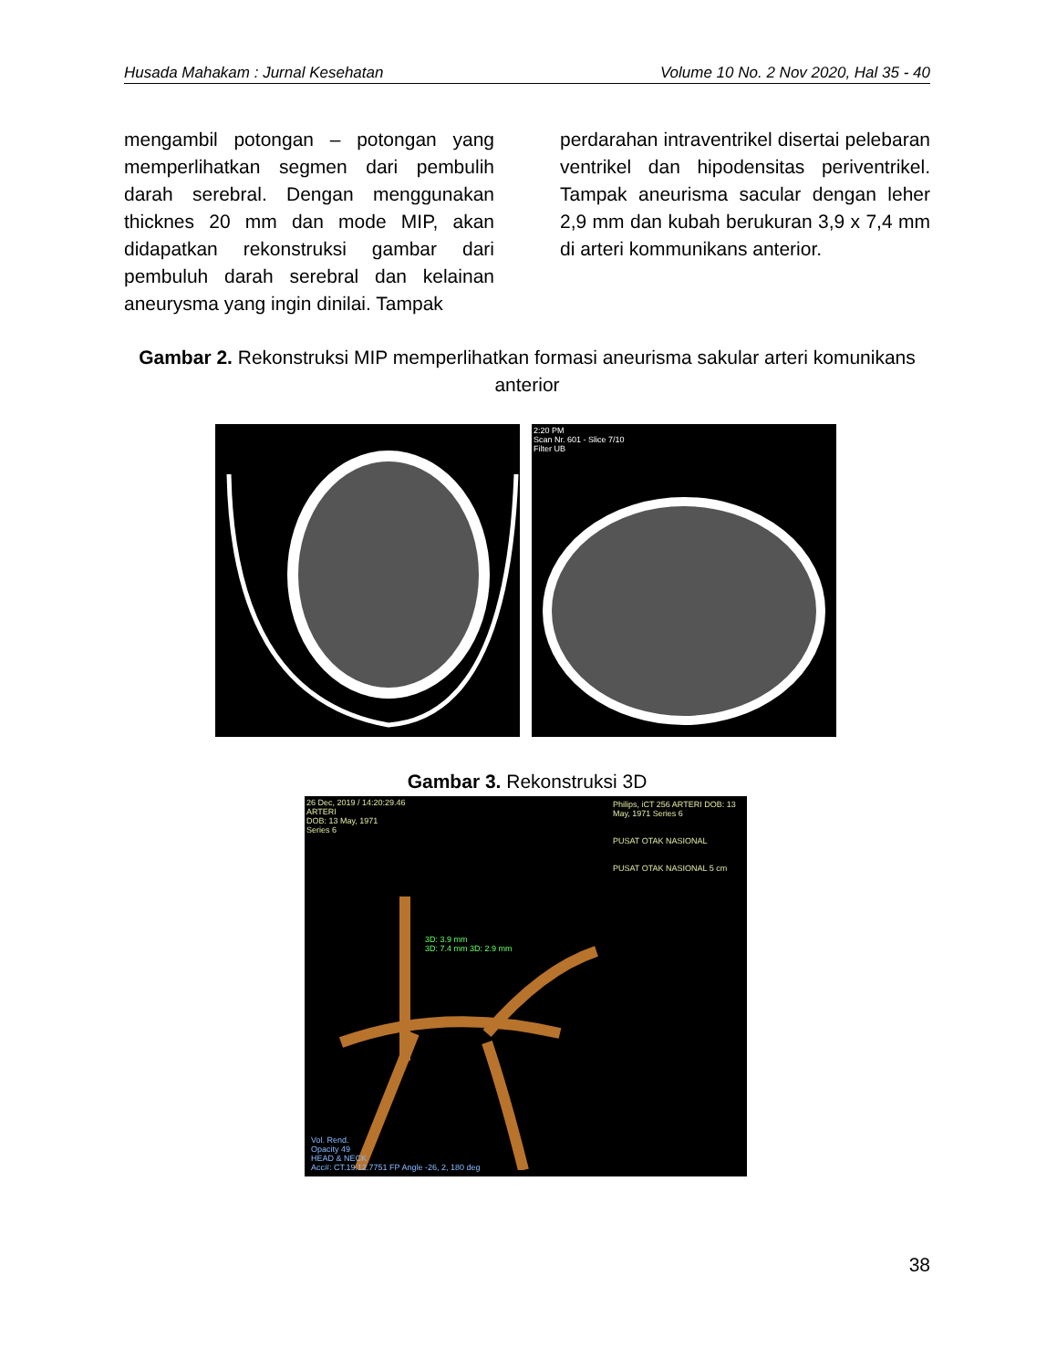Husada Mahakam : Jurnal Kesehatan Volume 10 No. 2 Nov 2020, Hal 35 - 40
mengambil potongan – potongan yang memperlihatkan segmen dari pembulih darah serebral. Dengan menggunakan thicknes 20 mm dan mode MIP, akan didapatkan rekonstruksi gambar dari pembuluh darah serebral dan kelainan aneurysma yang ingin dinilai. Tampak
perdarahan intraventrikel disertai pelebaran ventrikel dan hipodensitas periventrikel. Tampak aneurisma sacular dengan leher 2,9 mm dan kubah berukuran 3,9 x 7,4 mm di arteri kommunikans anterior.
Gambar 2. Rekonstruksi MIP memperlihatkan formasi aneurisma sakular arteri komunikans anterior
2:20 PM
Scan Nr. 601 - Slice 7/10
Filter UB
Gambar 3. Rekonstruksi 3D
26 Dec, 2019 / 14:20:29.46
ARTERI
DOB: 13 May, 1971
Series 6
3D: 3.9 mm
3D: 7.4 mm 3D: 2.9 mm
Vol. Rend.
Opacity 49
HEAD & NECK
Acc#: CT.19.12.7751 FP Angle -26, 2, 180 deg
Philips, iCT 256 ARTERI DOB: 13 May, 1971 Series 6
PUSAT OTAK NASIONAL
PUSAT OTAK NASIONAL 5 cm
38